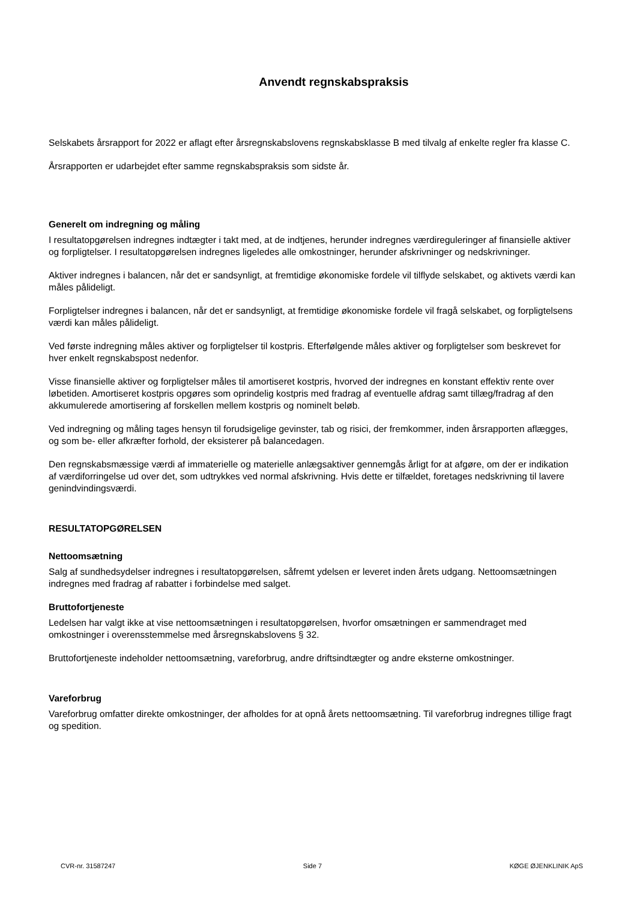Anvendt regnskabspraksis
Selskabets årsrapport for 2022 er aflagt efter årsregnskabslovens regnskabsklasse B med tilvalg af enkelte regler fra klasse C.
Årsrapporten er udarbejdet efter samme regnskabspraksis som sidste år.
Generelt om indregning og måling
I resultatopgørelsen indregnes indtægter i takt med, at de indtjenes, herunder indregnes værdireguleringer af finansielle aktiver og forpligtelser. I resultatopgørelsen indregnes ligeledes alle omkostninger, herunder afskrivninger og nedskrivninger.
Aktiver indregnes i balancen, når det er sandsynligt, at fremtidige økonomiske fordele vil tilflyde selskabet, og aktivets værdi kan måles pålideligt.
Forpligtelser indregnes i balancen, når det er sandsynligt, at fremtidige økonomiske fordele vil fragå selskabet, og forpligtelsens værdi kan måles pålideligt.
Ved første indregning måles aktiver og forpligtelser til kostpris. Efterfølgende måles aktiver og forpligtelser som beskrevet for hver enkelt regnskabspost nedenfor.
Visse finansielle aktiver og forpligtelser måles til amortiseret kostpris, hvorved der indregnes en konstant effektiv rente over løbetiden. Amortiseret kostpris opgøres som oprindelig kostpris med fradrag af eventuelle afdrag samt tillæg/fradrag af den akkumulerede amortisering af forskellen mellem kostpris og nominelt beløb.
Ved indregning og måling tages hensyn til forudsigelige gevinster, tab og risici, der fremkommer, inden årsrapporten aflægges, og som be- eller afkræfter forhold, der eksisterer på balancedagen.
Den regnskabsmæssige værdi af immaterielle og materielle anlægsaktiver gennemgås årligt for at afgøre, om der er indikation af værdiforringelse ud over det, som udtrykkes ved normal afskrivning. Hvis dette er tilfældet, foretages nedskrivning til lavere genindvindingsværdi.
RESULTATOPGØRELSEN
Nettoomsætning
Salg af sundhedsydelser indregnes i resultatopgørelsen, såfremt ydelsen er leveret inden årets udgang. Nettoomsætningen indregnes med fradrag af rabatter i forbindelse med salget.
Bruttofortjeneste
Ledelsen har valgt ikke at vise nettoomsætningen i resultatopgørelsen, hvorfor omsætningen er sammendraget med omkostninger i overensstemmelse med årsregnskabslovens § 32.
Bruttofortjeneste indeholder nettoomsætning, vareforbrug, andre driftsindtægter og andre eksterne omkostninger.
Vareforbrug
Vareforbrug omfatter direkte omkostninger, der afholdes for at opnå årets nettoomsætning. Til vareforbrug indregnes tillige fragt og spedition.
CVR-nr. 31587247 Side 7 KØGE ØJENKLINIK ApS